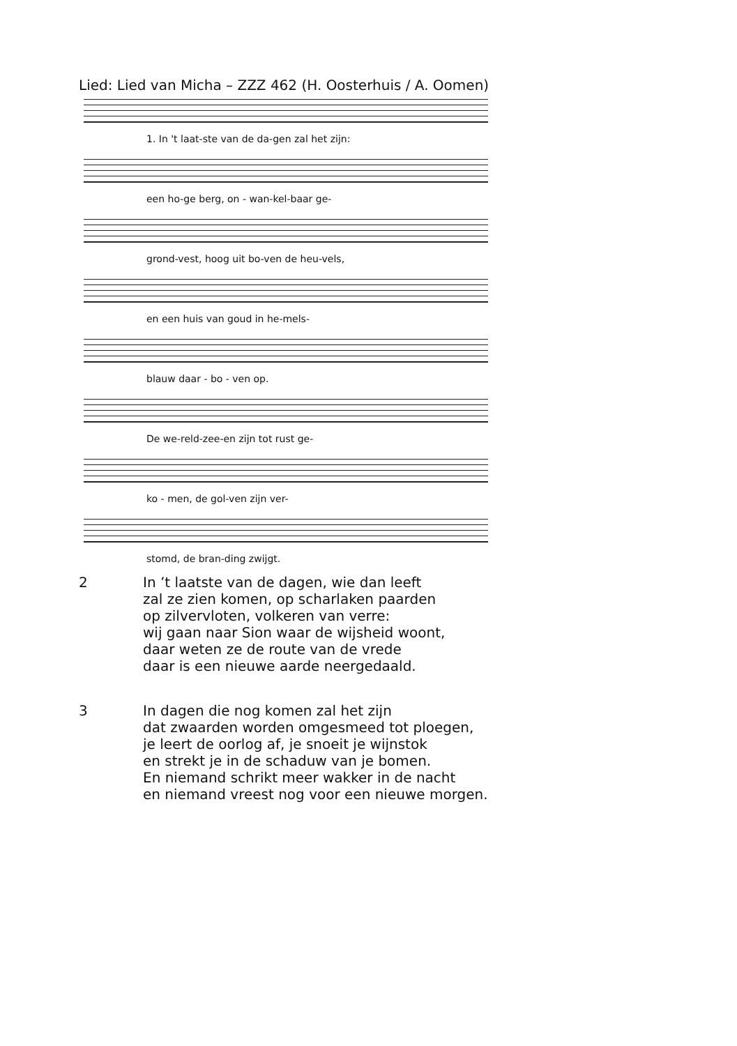Lied: Lied van Micha – ZZZ 462 (H. Oosterhuis / A. Oomen)
1. In 't laat-ste van de da-gen zal het zijn:
een ho-ge berg, on - wan-kel-baar ge-
grond-vest, hoog uit bo-ven de heu-vels,
en een huis van goud in he-mels-
blauw daar - bo - ven op.
De we-reld-zee-en zijn tot rust ge-
ko - men, de gol-ven zijn ver-
stomd, de bran-ding zwijgt.
2 In ’t laatste van de dagen, wie dan leeft
zal ze zien komen, op scharlaken paarden
op zilvervloten, volkeren van verre:
wij gaan naar Sion waar de wijsheid woont,
daar weten ze de route van de vrede
daar is een nieuwe aarde neergedaald.
3 In dagen die nog komen zal het zijn
dat zwaarden worden omgesmeed tot ploegen,
je leert de oorlog af, je snoeit je wijnstok
en strekt je in de schaduw van je bomen.
En niemand schrikt meer wakker in de nacht
en niemand vreest nog voor een nieuwe morgen.